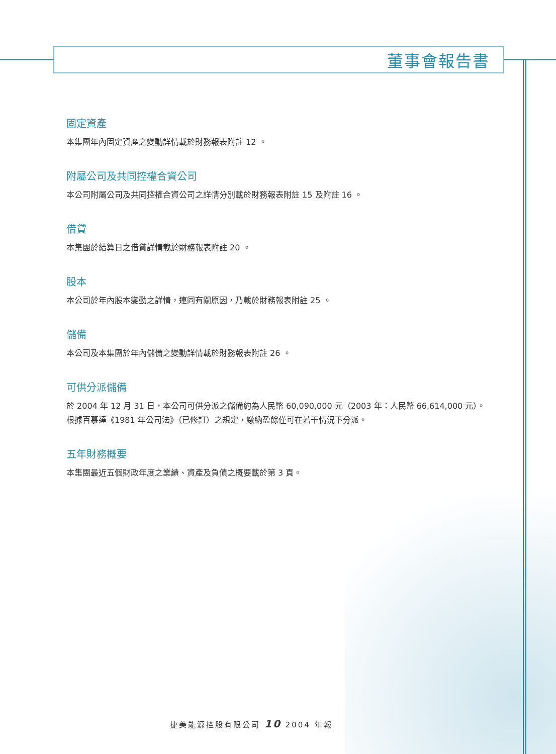董事會報告書
固定資產
本集團年內固定資產之變動詳情載於財務報表附註 12 。
附屬公司及共同控權合資公司
本公司附屬公司及共同控權合資公司之詳情分別載於財務報表附註 15 及附註 16 。
借貸
本集團於結算日之借貸詳情載於財務報表附註 20 。
股本
本公司於年內股本變動之詳情，連同有關原因，乃載於財務報表附註 25 。
儲備
本公司及本集團於年內儲備之變動詳情載於財務報表附註 26 。
可供分派儲備
於 2004 年 12 月 31 日，本公司可供分派之儲備約為人民幣 60,090,000 元（2003 年：人民幣 66,614,000 元）。
根據百慕達《1981 年公司法》（已修訂）之規定，繳納盈餘僅可在若干情況下分派。
五年財務概要
本集團最近五個財政年度之業績、資產及負債之概要載於第 3 頁。
捷美能源控股有限公司 10 2004 年報